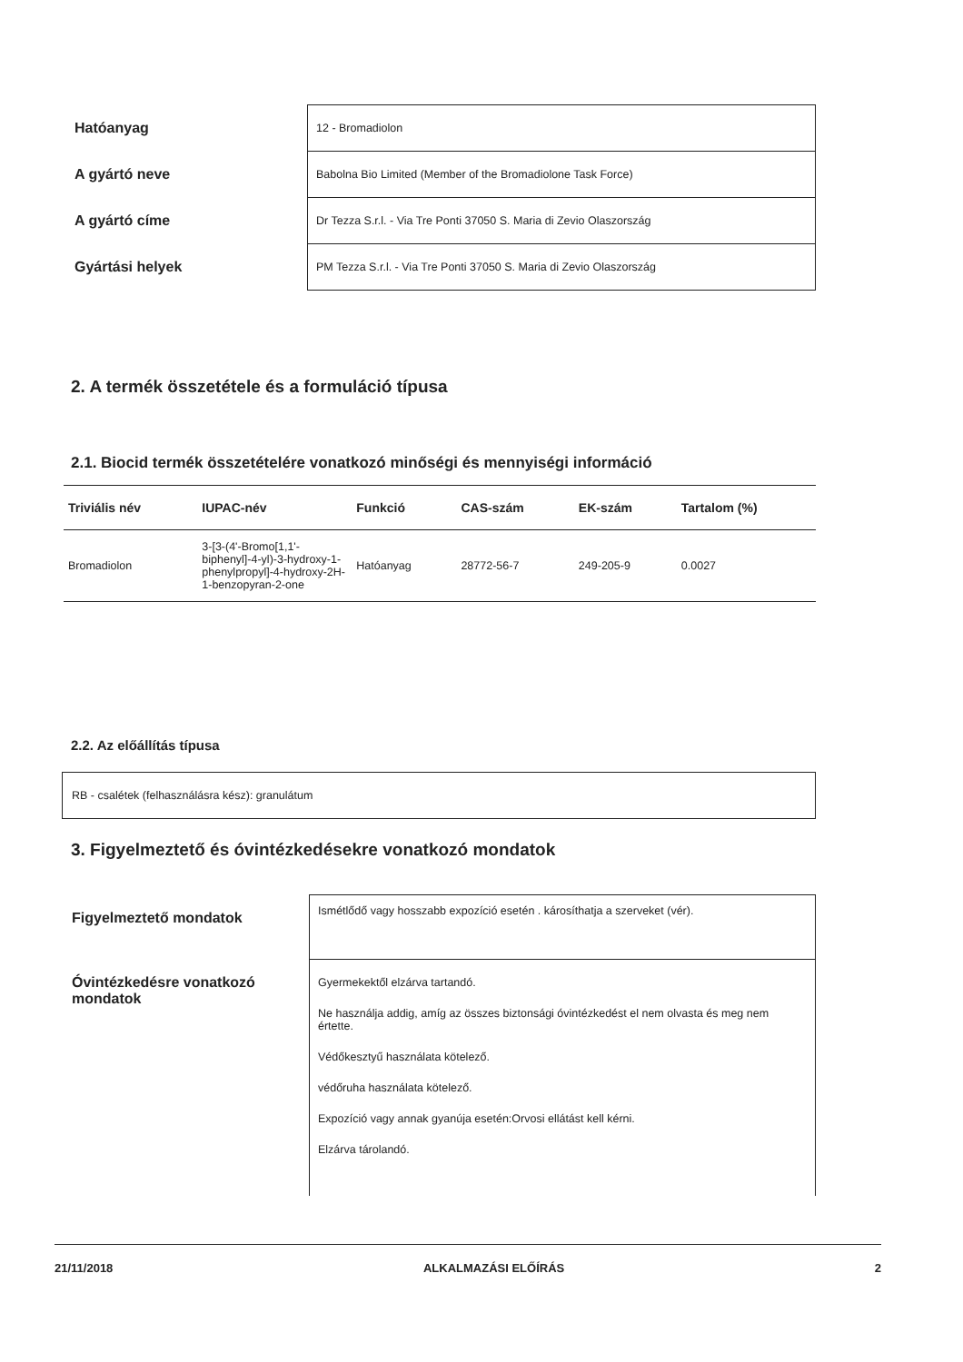| Hatóanyag | 12 - Bromadiolon |
| A gyártó neve | Babolna Bio Limited (Member of the Bromadiolone Task Force) |
| A gyártó címe | Dr Tezza S.r.l. - Via Tre Ponti 37050 S. Maria di Zevio Olaszország |
| Gyártási helyek | PM Tezza S.r.l. - Via Tre Ponti 37050 S. Maria di Zevio Olaszország |
2. A termék összetétele és a formuláció típusa
2.1. Biocid termék összetételére vonatkozó minőségi és mennyiségi információ
| Triviális név | IUPAC-név | Funkció | CAS-szám | EK-szám | Tartalom (%) |
| --- | --- | --- | --- | --- | --- |
| Bromadiolon | 3-[3-(4'-Bromo[1,1'-biphenyl]-4-yl)-3-hydroxy-1-phenylpropyl]-4-hydroxy-2H-1-benzopyran-2-one | Hatóanyag | 28772-56-7 | 249-205-9 | 0.0027 |
2.2. Az előállítás típusa
RB - csalétek (felhasználásra kész): granulátum
3. Figyelmeztető és óvintézkedésekre vonatkozó mondatok
| Figyelmeztető mondatok | Ismétlődő vagy hosszabb expozíció esetén . károsíthatja a szerveket (vér). |
| Óvintézkedésre vonatkozó mondatok | Gyermekektől elzárva tartandó. Ne használja addig, amíg az összes biztonsági óvintézkedést el nem olvasta és meg nem értette. Védőkesztyű használata kötelező. védőruha használata kötelező. Expozíció vagy annak gyanúja esetén:Orvosi ellátást kell kérni. Elzárva tárolandó. |
21/11/2018 ALKALMAZÁSI ELŐÍRÁS 2